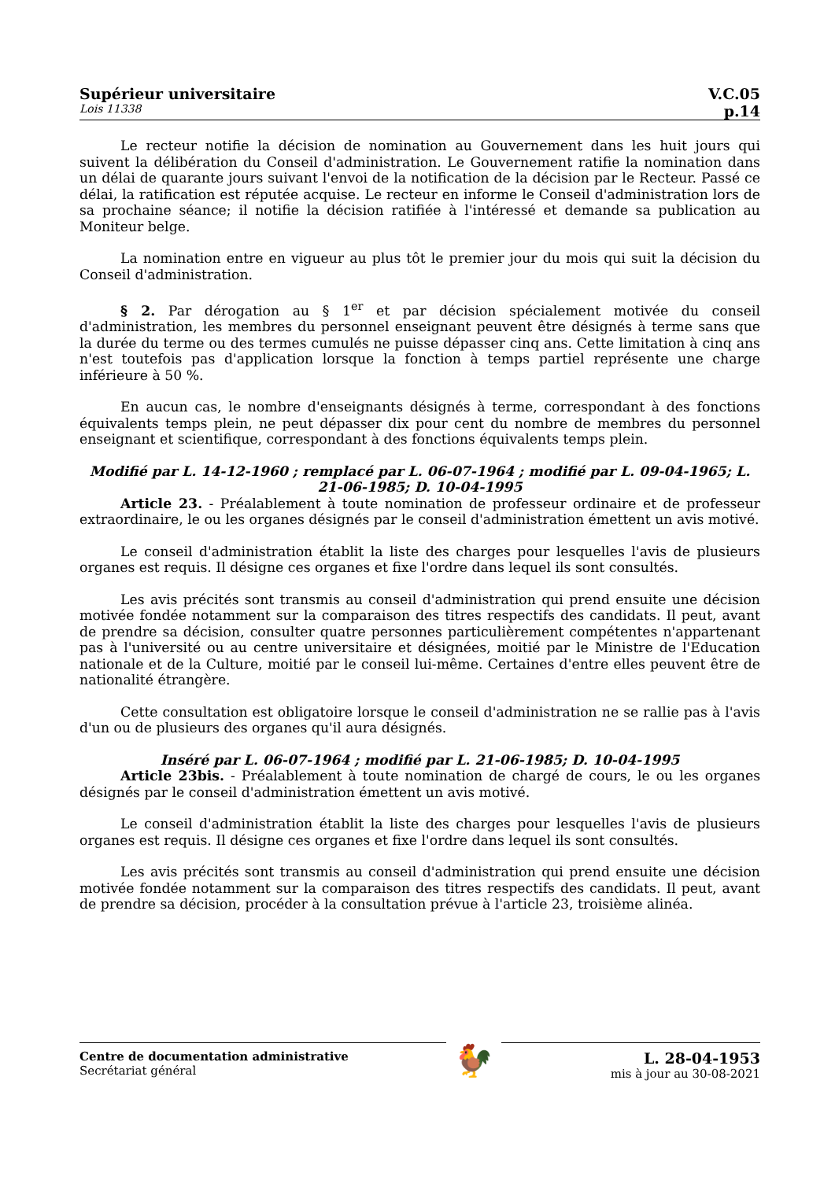Supérieur universitaire V.C.05
Lois 11338 p.14
Le recteur notifie la décision de nomination au Gouvernement dans les huit jours qui suivent la délibération du Conseil d'administration. Le Gouvernement ratifie la nomination dans un délai de quarante jours suivant l'envoi de la notification de la décision par le Recteur. Passé ce délai, la ratification est réputée acquise. Le recteur en informe le Conseil d'administration lors de sa prochaine séance; il notifie la décision ratifiée à l'intéressé et demande sa publication au Moniteur belge.
La nomination entre en vigueur au plus tôt le premier jour du mois qui suit la décision du Conseil d'administration.
§ 2. Par dérogation au § 1<sup>er</sup> et par décision spécialement motivée du conseil d'administration, les membres du personnel enseignant peuvent être désignés à terme sans que la durée du terme ou des termes cumulés ne puisse dépasser cinq ans. Cette limitation à cinq ans n'est toutefois pas d'application lorsque la fonction à temps partiel représente une charge inférieure à 50 %.
En aucun cas, le nombre d'enseignants désignés à terme, correspondant à des fonctions équivalents temps plein, ne peut dépasser dix pour cent du nombre de membres du personnel enseignant et scientifique, correspondant à des fonctions équivalents temps plein.
Modifié par L. 14-12-1960 ; remplacé par L. 06-07-1964 ; modifié par L. 09-04-1965; L. 21-06-1985; D. 10-04-1995
Article 23. - Préalablement à toute nomination de professeur ordinaire et de professeur extraordinaire, le ou les organes désignés par le conseil d'administration émettent un avis motivé.
Le conseil d'administration établit la liste des charges pour lesquelles l'avis de plusieurs organes est requis. Il désigne ces organes et fixe l'ordre dans lequel ils sont consultés.
Les avis précités sont transmis au conseil d'administration qui prend ensuite une décision motivée fondée notamment sur la comparaison des titres respectifs des candidats. Il peut, avant de prendre sa décision, consulter quatre personnes particulièrement compétentes n'appartenant pas à l'université ou au centre universitaire et désignées, moitié par le Ministre de l'Education nationale et de la Culture, moitié par le conseil lui-même. Certaines d'entre elles peuvent être de nationalité étrangère.
Cette consultation est obligatoire lorsque le conseil d'administration ne se rallie pas à l'avis d'un ou de plusieurs des organes qu'il aura désignés.
Inséré par L. 06-07-1964 ; modifié par L. 21-06-1985; D. 10-04-1995
Article 23bis. - Préalablement à toute nomination de chargé de cours, le ou les organes désignés par le conseil d'administration émettent un avis motivé.
Le conseil d'administration établit la liste des charges pour lesquelles l'avis de plusieurs organes est requis. Il désigne ces organes et fixe l'ordre dans lequel ils sont consultés.
Les avis précités sont transmis au conseil d'administration qui prend ensuite une décision motivée fondée notamment sur la comparaison des titres respectifs des candidats. Il peut, avant de prendre sa décision, procéder à la consultation prévue à l'article 23, troisième alinéa.
Centre de documentation administrative
Secrétariat général
🐓
L. 28-04-1953
mis à jour au 30-08-2021